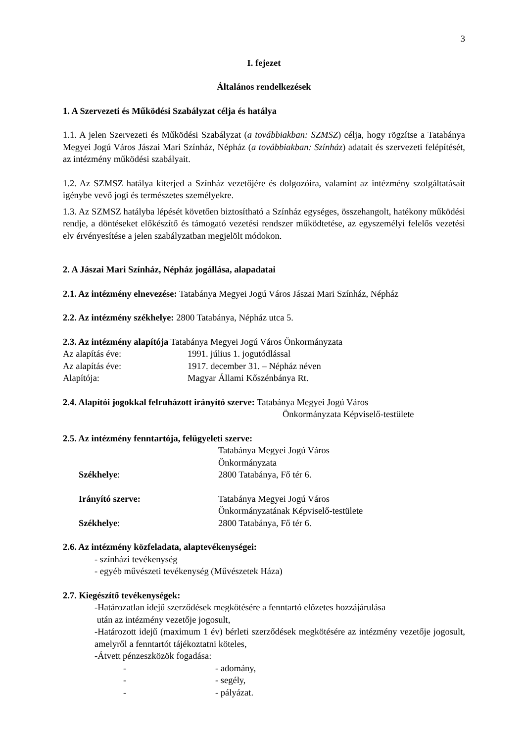3
I. fejezet
Általános rendelkezések
1. A Szervezeti és Működési Szabályzat célja és hatálya
1.1. A jelen Szervezeti és Működési Szabályzat (a továbbiakban: SZMSZ) célja, hogy rögzítse a Tatabánya Megyei Jogú Város Jászai Mari Színház, Népház (a továbbiakban: Színház) adatait és szervezeti felépítését, az intézmény működési szabályait.
1.2. Az SZMSZ hatálya kiterjed a Színház vezetőjére és dolgozóira, valamint az intézmény szolgáltatásait igénybe vevő jogi és természetes személyekre.
1.3. Az SZMSZ hatályba lépését követően biztosítható a Színház egységes, összehangolt, hatékony működési rendje, a döntéseket előkészítő és támogató vezetési rendszer működtetése, az egyszemélyi felelős vezetési elv érvényesítése a jelen szabályzatban megjelölt módokon.
2. A Jászai Mari Színház, Népház jogállása, alapadatai
2.1. Az intézmény elnevezése: Tatabánya Megyei Jogú Város Jászai Mari Színház, Népház
2.2. Az intézmény székhelye: 2800 Tatabánya, Népház utca 5.
2.3. Az intézmény alapítója Tatabánya Megyei Jogú Város Önkormányzata
Az alapítás éve: 1991. július 1. jogutódlással
Az alapítás éve: 1917. december 31. – Népház néven
Alapítója: Magyar Állami Kőszénbánya Rt.
2.4. Alapítói jogokkal felruházott irányító szerve: Tatabánya Megyei Jogú Város
Önkormányzata Képviselő-testülete
2.5. Az intézmény fenntartója, felügyeleti szerve:
Tatabánya Megyei Jogú Város
Önkormányzata
Székhelye: 2800 Tatabánya, Fő tér 6.
Irányító szerve: Tatabánya Megyei Jogú Város
Önkormányzatának Képviselő-testülete
Székhelye: 2800 Tatabánya, Fő tér 6.
2.6. Az intézmény közfeladata, alaptevékenységei:
- színházi tevékenység
- egyéb művészeti tevékenység (Művészetek Háza)
2.7. Kiegészítő tevékenységek:
-Határozatlan idejű szerződések megkötésére a fenntartó előzetes hozzájárulása
után az intézmény vezetője jogosult,
-Határozott idejű (maximum 1 év) bérleti szerződések megkötésére az intézmény vezetője jogosult, amelyről a fenntartót tájékoztatni köteles,
-Átvett pénzeszközök fogadása:
- - adomány,
- - segély,
- - pályázat.